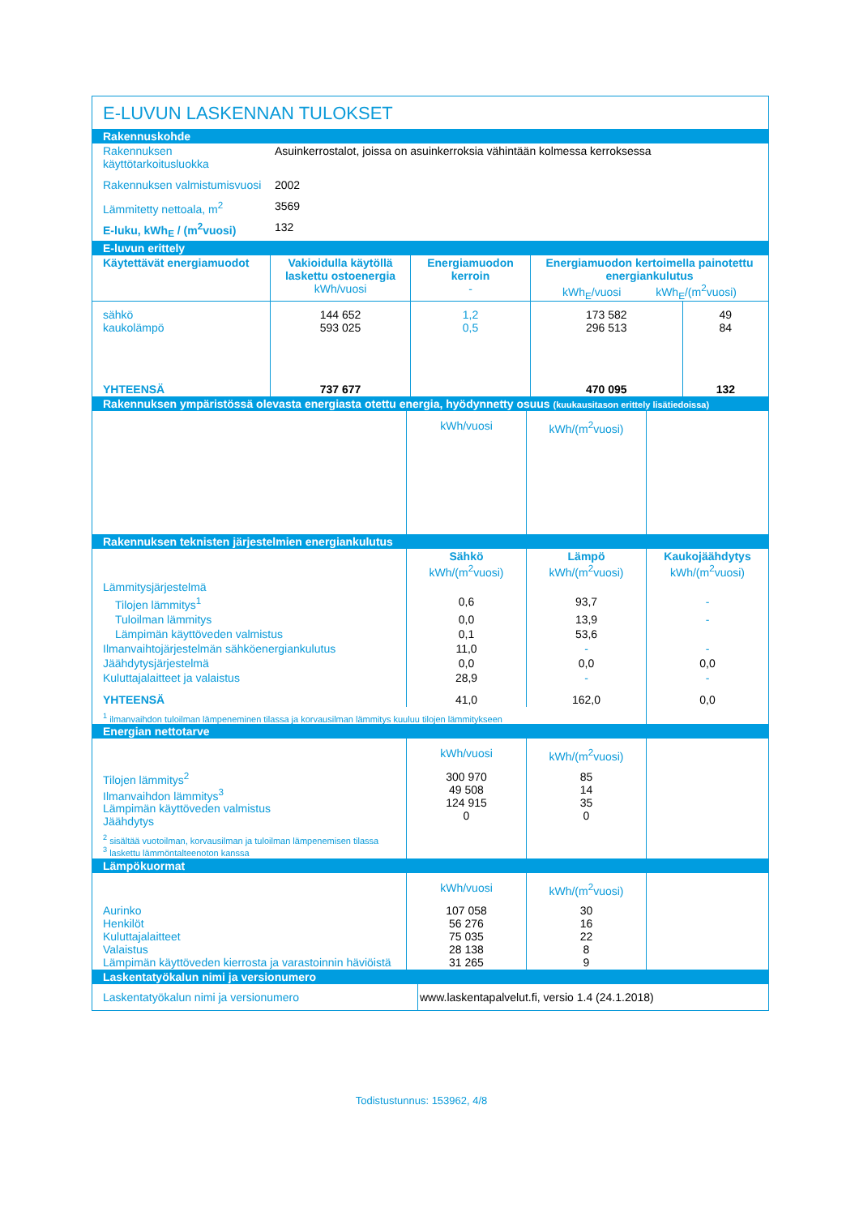E-LUVUN LASKENNAN TULOKSET
Rakennuskohde
| Rakennuksen käyttötarkoitusluokka | Asuinkerrostalot, joissa on asuinkerroksia vähintään kolmessa kerroksessa |
| Rakennuksen valmistumisvuosi | 2002 |
| Lämmitetty nettoala, m<sup>2</sup> | 3569 |
| E-luku, kWh<sub>E</sub> / (m<sup>2</sup>vuosi) | 132 |
E-luvun erittely
| Käytettävät energiamuodot | Vakioidulla käytöllä laskettu ostoenergia kWh/vuosi | Energiamuodon kerroin - | Energiamuodon kertoimella painotettu energiankulutus kWh<sub>E</sub>/vuosi kWh<sub>E</sub>/(m<sup>2</sup>vuosi) | |
| --- | --- | --- | --- | --- |
| sähkö kaukolämpö | 144 652 593 025 | 1,2 0,5 | 173 582 296 513 | 49 84 |
| YHTEENSÄ | 737 677 | | 470 095 | 132 |
Rakennuksen ympäristössä olevasta energiasta otettu energia, hyödynnetty osuus (kuukausitason erittely lisätiedoissa)
| | kWh/vuosi | kWh/(m<sup>2</sup>vuosi) | |
Rakennuksen teknisten järjestelmien energiankulutus
| | Sähkö kWh/(m<sup>2</sup>vuosi) | Lämpö kWh/(m<sup>2</sup>vuosi) | Kaukojäähdytys kWh/(m<sup>2</sup>vuosi) |
| Lämmitysjärjestelmä | | | |
| Tilojen lämmitys<sup>1</sup> | 0,6 | 93,7 | - |
| Tuloilman lämmitys | 0,0 | 13,9 | - |
| Lämpimän käyttöveden valmistus | 0,1 | 53,6 | |
| Ilmanvaihtojärjestelmän sähköenergiankulutus | 11,0 | - | - |
| Jäähdytysjärjestelmä | 0,0 | 0,0 | 0,0 |
| Kuluttajalaitteet ja valaistus | 28,9 | - | - |
| YHTEENSÄ | 41,0 | 162,0 | 0,0 |
| <sup>1</sup> ilmanvaihdon tuloilman lämpeneminen tilassa ja korvausilman lämmitys kuuluu tilojen lämmitykseen | | | |
Energian nettotarve
| | kWh/vuosi | kWh/(m<sup>2</sup>vuosi) | |
| Tilojen lämmitys<sup>2</sup> Ilmanvaihdon lämmitys<sup>3</sup> Lämpimän käyttöveden valmistus Jäähdytys | 300 970 49 508 124 915 0 | 85 14 35 0 | |
| <sup>2</sup> sisältää vuotoilman, korvausilman ja tuloilman lämpenemisen tilassa <sup>3</sup> laskettu lämmöntalteenoton kanssa | | | |
Lämpökuormat
| | kWh/vuosi | kWh/(m<sup>2</sup>vuosi) | |
| Aurinko Henkilöt Kuluttajalaitteet Valaistus Lämpimän käyttöveden kierrosta ja varastoinnin häviöistä | 107 058 56 276 75 035 28 138 31 265 | 30 16 22 8 9 | |
Laskentatyökalun nimi ja versionumero
| Laskentatyökalun nimi ja versionumero | www.laskentapalvelut.fi, versio 1.4 (24.1.2018) |
Todistustunnus: 153962, 4/8